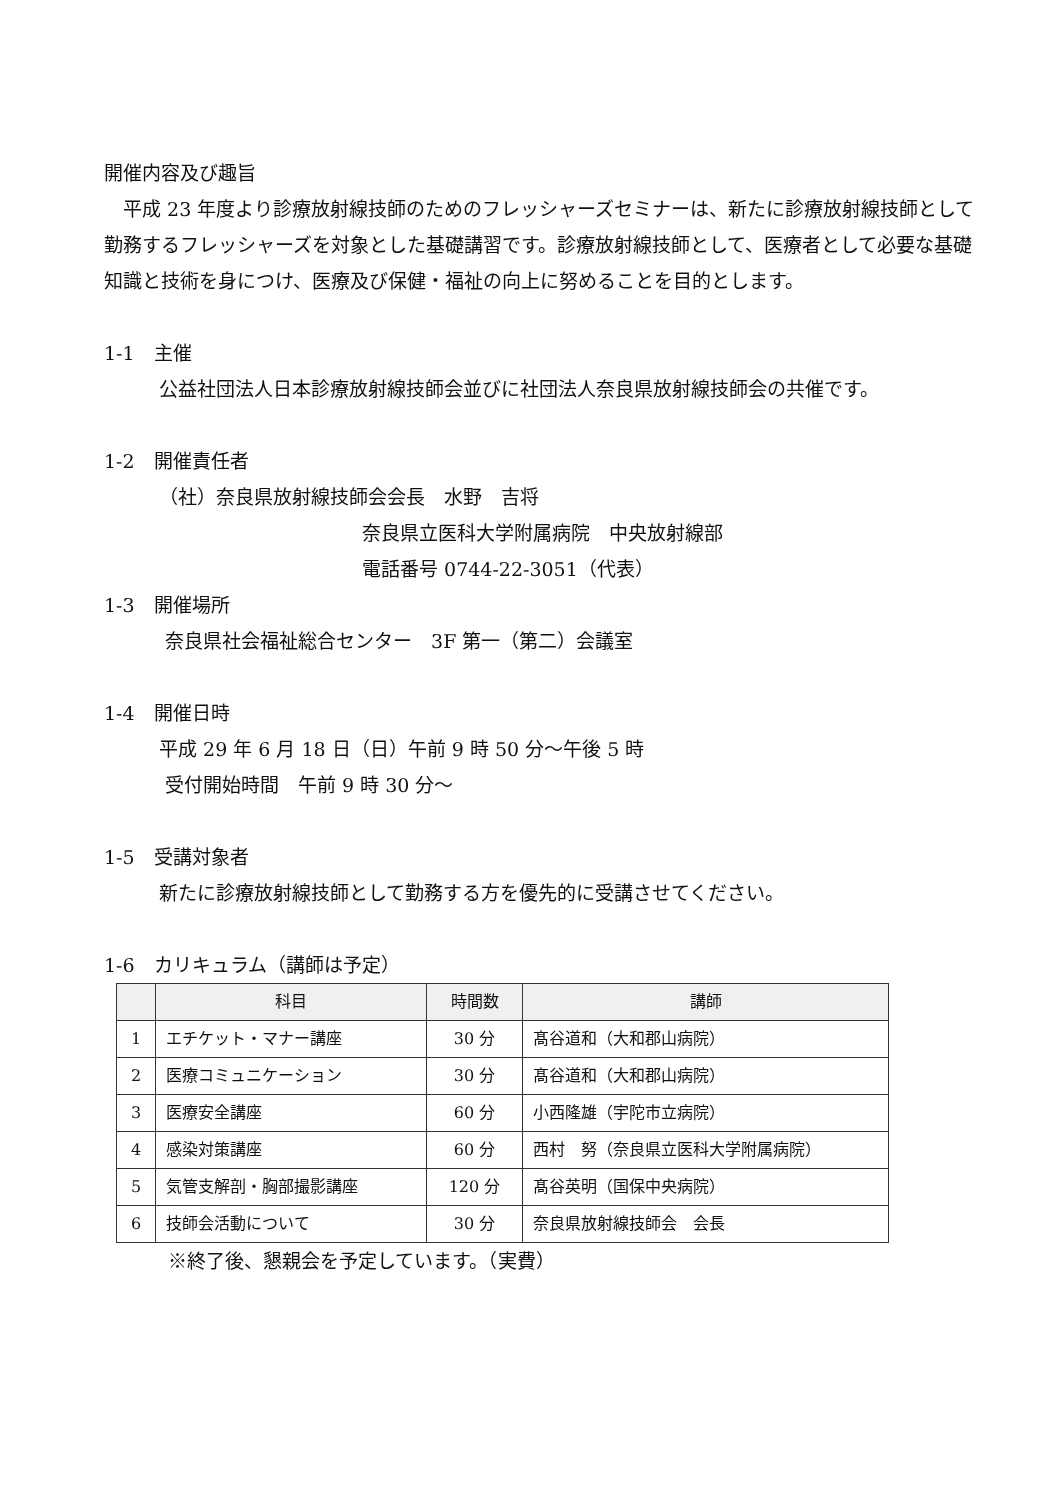開催内容及び趣旨
　平成 23 年度より診療放射線技師のためのフレッシャーズセミナーは、新たに診療放射線技師として勤務するフレッシャーズを対象とした基礎講習です。診療放射線技師として、医療者として必要な基礎知識と技術を身につけ、医療及び保健・福祉の向上に努めることを目的とします。
1-1　主催
公益社団法人日本診療放射線技師会並びに社団法人奈良県放射線技師会の共催です。
1-2　開催責任者
（社）奈良県放射線技師会会長　水野　吉将
奈良県立医科大学附属病院　中央放射線部
電話番号 0744-22-3051（代表）
1-3　開催場所
奈良県社会福祉総合センター　3F 第一（第二）会議室
1-4　開催日時
平成 29 年 6 月 18 日（日）午前 9 時 50 分～午後 5 時
受付開始時間　午前 9 時 30 分～
1-5　受講対象者
新たに診療放射線技師として勤務する方を優先的に受講させてください。
1-6　カリキュラム（講師は予定）
| | 科目 | 時間数 | 講師 |
| --- | --- | --- | --- |
| 1 | エチケット・マナー講座 | 30 分 | 髙谷道和（大和郡山病院） |
| 2 | 医療コミュニケーション | 30 分 | 髙谷道和（大和郡山病院） |
| 3 | 医療安全講座 | 60 分 | 小西隆雄（宇陀市立病院） |
| 4 | 感染対策講座 | 60 分 | 西村 努（奈良県立医科大学附属病院） |
| 5 | 気管支解剖・胸部撮影講座 | 120 分 | 髙谷英明（国保中央病院） |
| 6 | 技師会活動について | 30 分 | 奈良県放射線技師会 会長 |
※終了後、懇親会を予定しています。（実費）